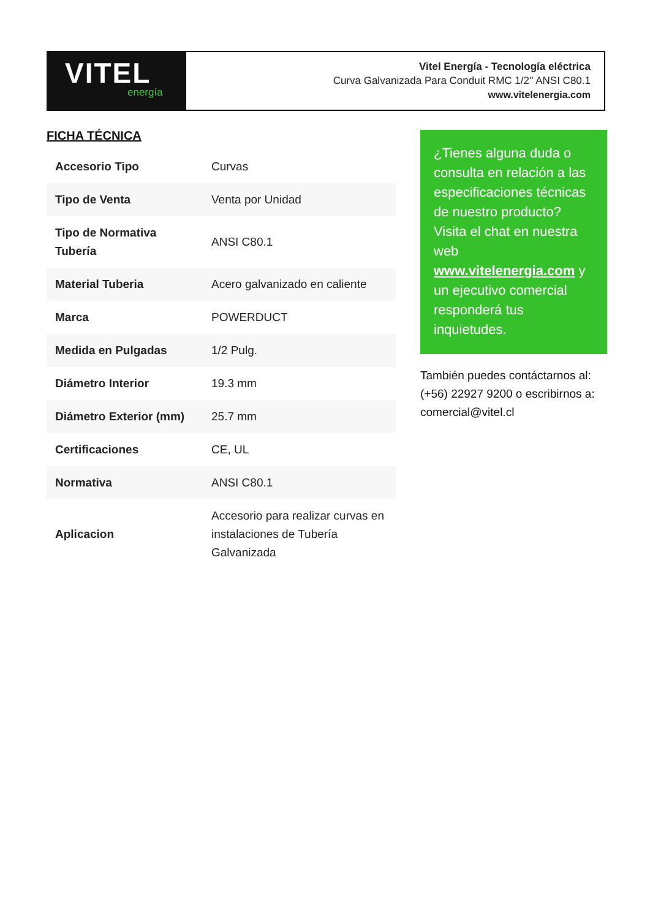VITEL
energía
Vitel Energía - Tecnología eléctrica
Curva Galvanizada Para Conduit RMC 1/2'' ANSI C80.1
www.vitelenergia.com
FICHA TÉCNICA
| Accesorio Tipo | Curvas |
| Tipo de Venta | Venta por Unidad |
| Tipo de Normativa Tubería | ANSI C80.1 |
| Material Tuberia | Acero galvanizado en caliente |
| Marca | POWERDUCT |
| Medida en Pulgadas | 1/2 Pulg. |
| Diámetro Interior | 19.3 mm |
| Diámetro Exterior (mm) | 25.7 mm |
| Certificaciones | CE, UL |
| Normativa | ANSI C80.1 |
| Aplicacion | Accesorio para realizar curvas en instalaciones de Tubería Galvanizada |
¿Tienes alguna duda o consulta en relación a las especificaciones técnicas de nuestro producto? Visita el chat en nuestra web www.vitelenergia.com y un ejecutivo comercial responderá tus inquietudes.
También puedes contáctarnos al: (+56) 22927 9200 o escribirnos a: comercial@vitel.cl